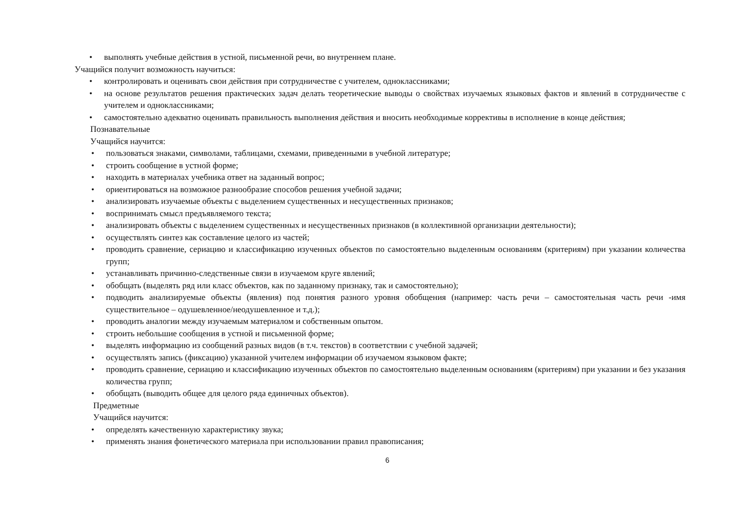• выполнять учебные действия в устной, письменной речи, во внутреннем плане.
Учащийся получит возможность научиться:
• контролировать и оценивать свои действия при сотрудничестве с учителем, одноклассниками;
• на основе результатов решения практических задач делать теоретические выводы о свойствах изучаемых языковых фактов и явлений в сотрудничестве с учителем и одноклассниками;
• самостоятельно адекватно оценивать правильность выполнения действия и вносить необходимые коррективы в исполнение в конце действия;
Познавательные
Учащийся научится:
• пользоваться знаками, символами, таблицами, схемами, приведенными в учебной литературе;
• строить сообщение в устной форме;
• находить в материалах учебника ответ на заданный вопрос;
• ориентироваться на возможное разнообразие способов решения учебной задачи;
• анализировать изучаемые объекты с выделением существенных и несущественных признаков;
• воспринимать смысл предъявляемого текста;
• анализировать объекты с выделением существенных и несущественных признаков (в коллективной организации деятельности);
• осуществлять синтез как составление целого из частей;
• проводить сравнение, сериацию и классификацию изученных объектов по самостоятельно выделенным основаниям (критериям) при указании количества групп;
• устанавливать причинно-следственные связи в изучаемом круге явлений;
• обобщать (выделять ряд или класс объектов, как по заданному признаку, так и самостоятельно);
• подводить анализируемые объекты (явления) под понятия разного уровня обобщения (например: часть речи – самостоятельная часть речи -имя существительное – одушевленное/неодушевленное и т.д.);
• проводить аналогии между изучаемым материалом и собственным опытом.
• строить небольшие сообщения в устной и письменной форме;
• выделять информацию из сообщений разных видов (в т.ч. текстов) в соответствии с учебной задачей;
• осуществлять запись (фиксацию) указанной учителем информации об изучаемом языковом факте;
• проводить сравнение, сериацию и классификацию изученных объектов по самостоятельно выделенным основаниям (критериям) при указании и без указания количества групп;
• обобщать (выводить общее для целого ряда единичных объектов).
Предметные
Учащийся научится:
• определять качественную характеристику звука;
• применять знания фонетического материала при использовании правил правописания;
6